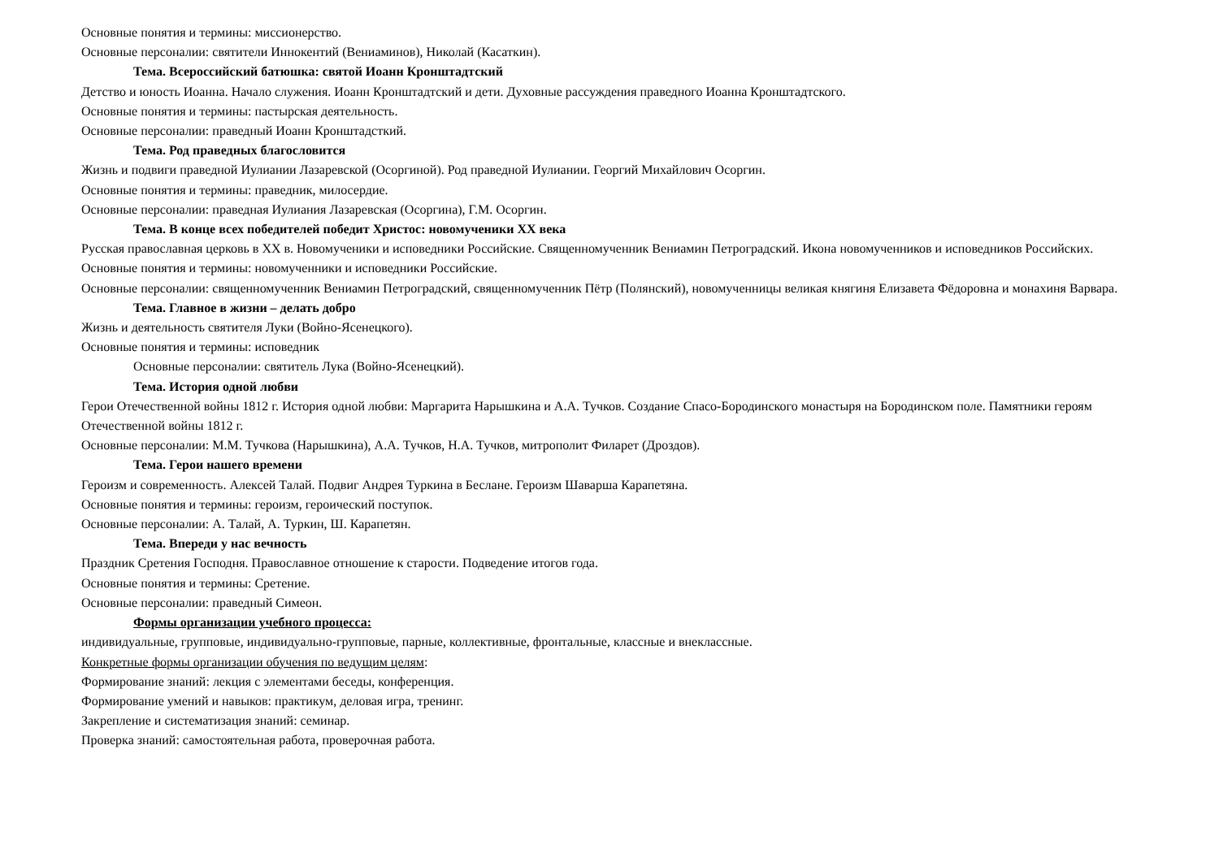Основные понятия и термины: миссионерство.
Основные персоналии: святители Иннокентий (Вениаминов), Николай (Касаткин).
Тема. Всероссийский батюшка: святой Иоанн Кронштадтский
Детство и юность Иоанна. Начало служения. Иоанн Кронштадтский и дети. Духовные рассуждения праведного Иоанна Кронштадтского.
Основные понятия и термины: пастырская деятельность.
Основные персоналии: праведный Иоанн Кронштадсткий.
Тема. Род праведных благословится
Жизнь и подвиги праведной Иулиании Лазаревской (Осоргиной). Род праведной Иулиании. Георгий Михайлович Осоргин.
Основные понятия и термины: праведник, милосердие.
Основные персоналии: праведная Иулиания Лазаревская (Осоргина), Г.М. Осоргин.
Тема. В конце всех победителей победит Христос: новомученики XX века
Русская православная церковь в XX в. Новомученики и исповедники Российские. Священномученник Вениамин Петроградский. Икона новомученников и исповедников Российских.
Основные понятия и термины: новомученники и исповедники Российские.
Основные персоналии: священномученник Вениамин Петроградский, священномученник Пётр (Полянский), новомученницы великая княгиня Елизавета Фёдоровна и монахиня Варвара.
Тема. Главное в жизни – делать добро
Жизнь и деятельность святителя Луки (Войно-Ясенецкого).
Основные понятия и термины: исповедник
Основные персоналии: святитель Лука (Войно-Ясенецкий).
Тема. История одной любви
Герои Отечественной войны 1812 г. История одной любви: Маргарита Нарышкина и А.А. Тучков. Создание Спасо-Бородинского монастыря на Бородинском поле. Памятники героям Отечественной войны 1812 г.
Основные персоналии: М.М. Тучкова (Нарышкина), А.А. Тучков, Н.А. Тучков, митрополит Филарет (Дроздов).
Тема. Герои нашего времени
Героизм и современность. Алексей Талай. Подвиг Андрея Туркина в Беслане. Героизм Шаварша Карапетяна.
Основные понятия и термины: героизм, героический поступок.
Основные персоналии: А. Талай, А. Туркин, Ш. Карапетян.
Тема. Впереди у нас вечность
Праздник Сретения Господня. Православное отношение к старости. Подведение итогов года.
Основные понятия и термины: Сретение.
Основные персоналии: праведный Симеон.
Формы организации учебного процесса:
индивидуальные, групповые, индивидуально-групповые, парные, коллективные, фронтальные, классные и внеклассные.
Конкретные формы организации обучения по ведущим целям:
Формирование знаний: лекция с элементами беседы, конференция.
Формирование умений и навыков: практикум, деловая игра, тренинг.
Закрепление и систематизация знаний: семинар.
Проверка знаний: самостоятельная работа, проверочная работа.